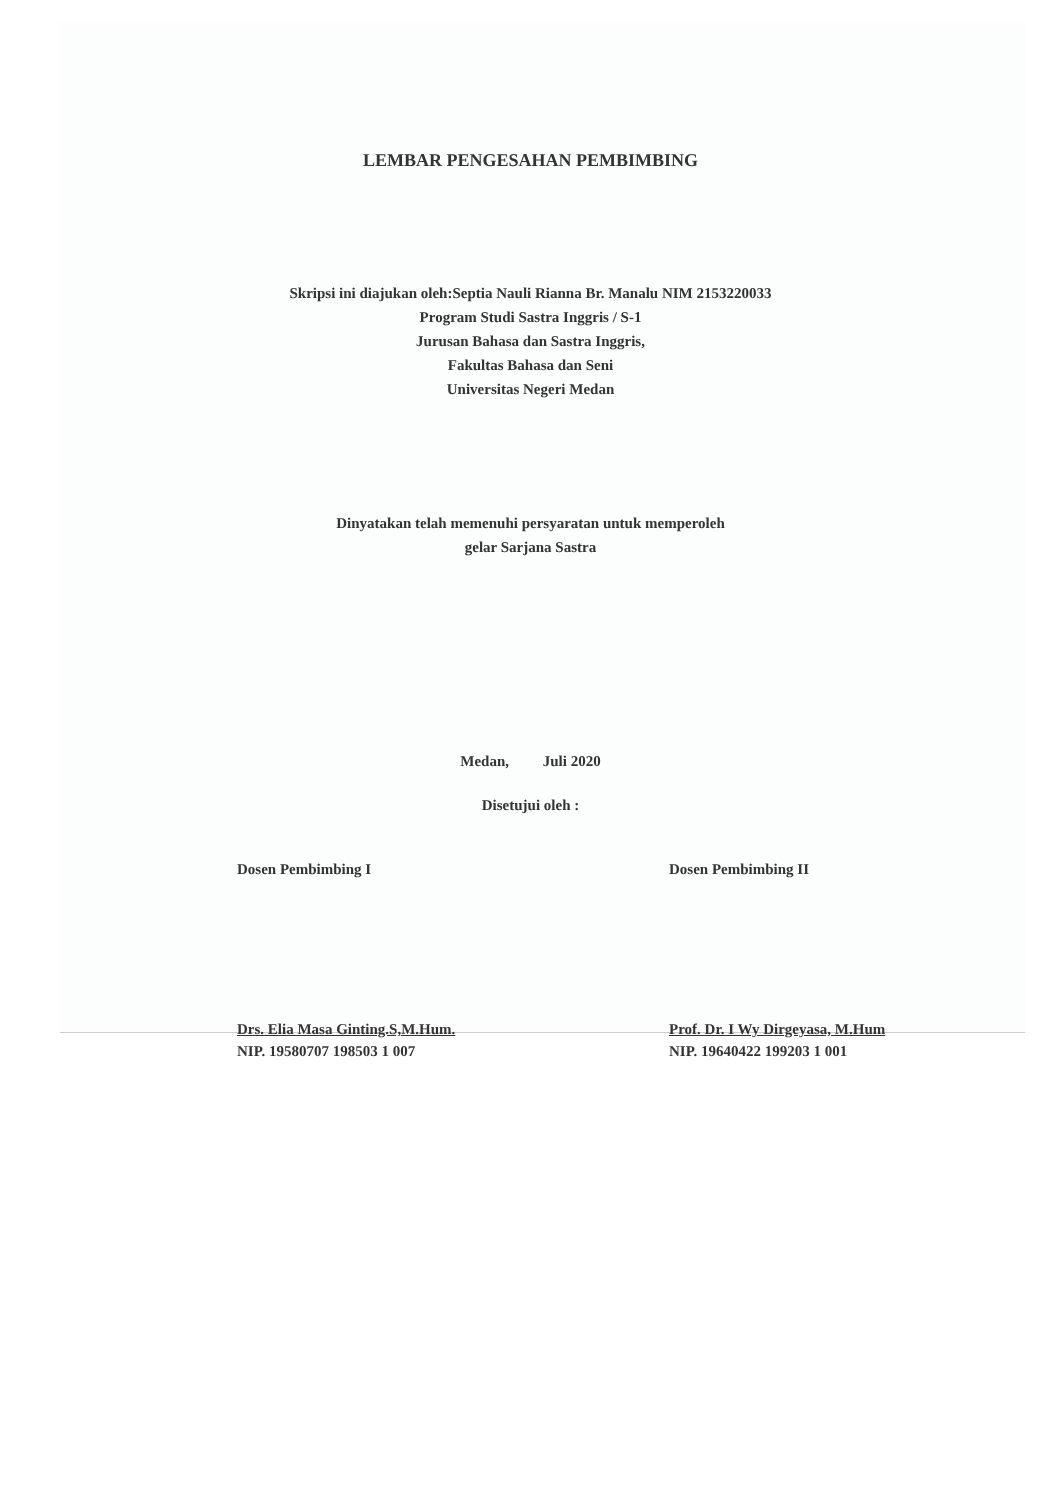LEMBAR PENGESAHAN PEMBIMBING
Skripsi ini diajukan oleh:Septia Nauli Rianna Br. Manalu NIM 2153220033
Program Studi Sastra Inggris / S-1
Jurusan Bahasa dan Sastra Inggris,
Fakultas Bahasa dan Seni
Universitas Negeri Medan
Dinyatakan telah memenuhi persyaratan untuk memperoleh
gelar Sarjana Sastra
Medan, Juli 2020
Disetujui oleh :
Dosen Pembimbing I Dosen Pembimbing II
Drs. Elia Masa Ginting.S,M.Hum.
NIP. 19580707 198503 1 007
Prof. Dr. I Wy Dirgeyasa, M.Hum
NIP. 19640422 199203 1 001